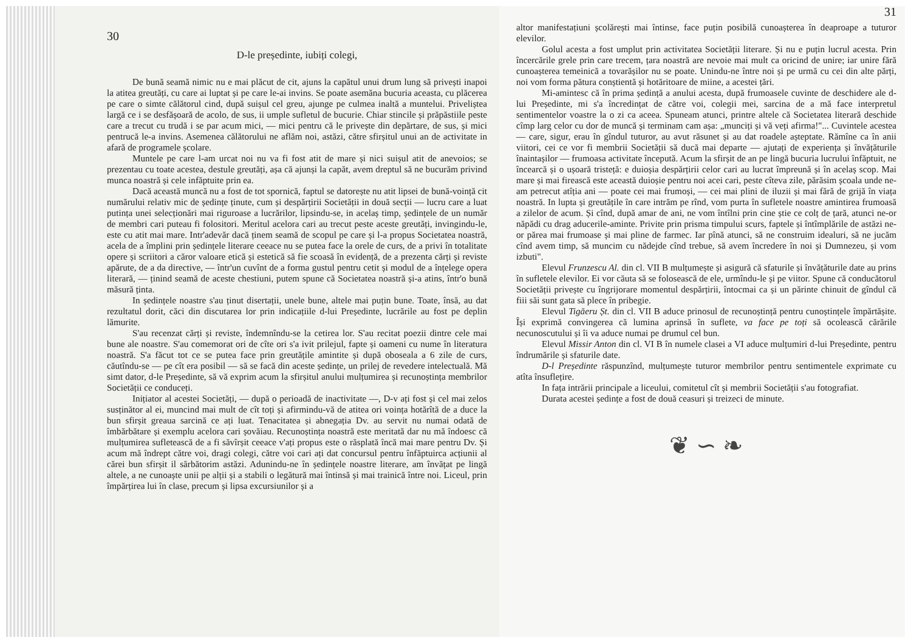30
D-le președinte, iubiți colegi,
De bună seamă nimic nu e mai plăcut de cit, ajuns la capătul unui drum lung să privești inapoi la atitea greutăți, cu care ai luptat și pe care le-ai invins. Se poate asemăna bucuria aceasta, cu plăcerea pe care o simte călătorul cind, după suișul cel greu, ajunge pe culmea inaltă a muntelui. Priveliștea largă ce i se desfășoară de acolo, de sus, ii umple sufletul de bucurie. Chiar stincile și prăpăstiile peste care a trecut cu trudă i se par acum mici, — mici pentru că le privește din depărtare, de sus, și mici pentrucă le-a invins. Asemenea călătorului ne aflăm noi, astăzi, către sfirșitul unui an de activitate in afară de programele școlare.
Muntele pe care l-am urcat noi nu va fi fost atit de mare și nici suișul atit de anevoios; se prezentau cu toate acestea, destule greutăți, așa că ajunși la capăt, avem dreptul să ne bucurăm privind munca noastră și cele infăptuite prin ea.
Dacă această muncă nu a fost de tot spornică, faptul se datorește nu atit lipsei de bună-voință cit numărului relativ mic de ședințe ținute, cum și despărțirii Societății in două secții — lucru care a luat putința unei selecționări mai riguroase a lucrărilor, lipsindu-se, in acelaș timp, ședințele de un număr de membri cari puteau fi folositori. Meritul acelora cari au trecut peste aceste greutăți, invingindu-le, este cu atit mai mare. Intr'adevăr dacă ținem seamă de scopul pe care și l-a propus Societatea noastră, acela de a împlini prin ședințele literare ceeace nu se putea face la orele de curs, de a privi în totalitate opere și scriitori a căror valoare etică și estetică să fie scoasă în evidență, de a prezenta cărți și reviste apărute, de a da directive, — într'un cuvînt de a forma gustul pentru cetit și modul de a înțelege opera literară, — ținind seamă de aceste chestiuni, putem spune că Societatea noastră și-a atins, într'o bună măsură ținta.
In ședințele noastre s'au ținut disertații, unele bune, altele mai puțin bune. Toate, însă, au dat rezultatul dorit, căci din discutarea lor prin indicațiile d-lui Președinte, lucrările au fost pe deplin lămurite.
S'au recenzat cărți și reviste, îndemnîndu-se la cetirea lor. S'au recitat poezii dintre cele mai bune ale noastre. S'au comemorat ori de cîte ori s'a ivit prilejul, fapte și oameni cu nume în literatura noastră. S'a făcut tot ce se putea face prin greutățile amintite și după oboseala a 6 zile de curs, căutîndu-se — pe cît era posibil — să se facă din aceste ședințe, un prilej de revedere intelectuală. Mă simt dator, d-le Președinte, să vă exprim acum la sfirșitul anului mulțumirea și recunoștința membrilor Societății ce conduceți.
Inițiator al acestei Societăți, — după o perioadă de inactivitate —, D-v ați fost și cel mai zelos susținător al ei, muncind mai mult de cît toți și afirmindu-vă de atitea ori voința hotărîtă de a duce la bun sfirșit greaua sarcină ce ați luat. Tenacitatea și abnegația Dv. au servit nu numai odată de îmbărbătare și exemplu acelora cari șovăiau. Recunoștința noastră este meritată dar nu mă îndoesc că mulțumirea sufletească de a fi săvîrșit ceeace v'ați propus este o răsplată încă mai mare pentru Dv. Și acum mă îndrept către voi, dragi colegi, către voi cari ați dat concursul pentru înfăptuirca acțiunii al cărei bun sfirșit il sărbătorim astăzi. Adunindu-ne în ședințele noastre literare, am învățat pe lingă altele, a ne cunoaște unii pe alții și a stabili o legătură mai întinsă și mai trainică între noi. Liceul, prin împărțirea lui în clase, precum și lipsa excursiunilor și a
31
altor manifestațiuni școlărești mai întinse, face puțin posibilă cunoașterea în deaproape a tuturor elevilor.
Golul acesta a fost umplut prin activitatea Societății literare. Și nu e puțin lucrul acesta. Prin încercările grele prin care trecem, țara noastră are nevoie mai mult ca oricind de unire; iar unire fără cunoașterea temeinică a tovarășilor nu se poate. Unindu-ne între noi și pe urmă cu cei din alte părți, noi vom forma pătura conștientă și hotăritoare de miine, a acestei țări.
Mi-amintesc că în prima ședință a anului acesta, după frumoasele cuvinte de deschidere ale d-lui Președinte, mi s'a încredințat de către voi, colegii mei, sarcina de a mă face interpretul sentimentelor voastre la o zi ca aceea. Spuneam atunci, printre altele că Societatea literară deschide cîmp larg celor cu dor de muncă și terminam cam așa: „munciți și vă veți afirma!"... Cuvintele acestea — care, sigur, erau în gîndul tuturor, au avut răsunet și au dat roadele așteptate. Rămîne ca în anii viitori, cei ce vor fi membrii Societății să ducă mai departe — ajutați de experiența și învățăturile înaintașilor — frumoasa activitate începută. Acum la sfirșit de an pe lingă bucuria lucrului înfăptuit, ne încearcă și o ușoară tristeță: e duioșia despărțirii celor cari au lucrat împreună și în acelaș scop. Mai mare și mai firească este această duioșie pentru noi acei cari, peste cîteva zile, părăsim școala unde ne-am petrecut atîția ani — poate cei mai frumoși, — cei mai plini de iluzii și mai fără de grijă în viața noastră. In lupta și greutățile în care intrăm pe rînd, vom purta în sufletele noastre amintirea frumoasă a zilelor de acum. Și cînd, după amar de ani, ne vom întîlni prin cine știe ce colț de țară, atunci ne-or năpădi cu drag aducerile-aminte. Privite prin prisma timpului scurs, faptele și întîmplările de astăzi ne-or părea mai frumoase și mai pline de farmec. Iar pînă atunci, să ne construim idealuri, să ne jucăm cînd avem timp, să muncim cu nădejde cînd trebue, să avem încredere în noi și Dumnezeu, și vom izbuti".
Elevul Frunzescu Al. din cl. VII B mulțumește și asigură că sfaturile și învățăturile date au prins în sufletele elevilor. Ei vor căuta să se folosească de ele, urmîndu-le și pe viitor. Spune că conducătorul Societății privește cu îngrijorare momentul despărțirii, întocmai ca și un părinte chinuit de gîndul că fiii săi sunt gata să plece în pribegie.
Elevul Tigăeru Șt. din cl. VII B aduce prinosul de recunoștință pentru cunoștințele împărtășite. Își exprimă convingerea că lumina aprinsă în suflete, va face pe toți să ocolească cărările necunoscutului și îi va aduce numai pe drumul cel bun.
Elevul Missir Anton din cl. VI B în numele clasei a VI aduce mulțumiri d-lui Președinte, pentru îndrumările și sfaturile date.
D-l Președinte răspunzînd, mulțumește tuturor membrilor pentru sentimentele exprimate cu atîta însuflețire.
In fața intrării principale a liceului, comitetul cît și membrii Societății s'au fotografiat.
Durata acestei ședințe a fost de două ceasuri și treizeci de minute.
❦ ∽ ❧